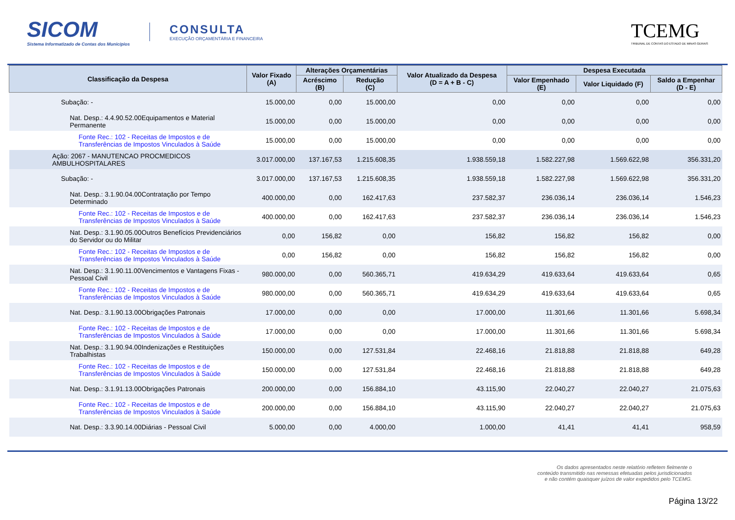SICOM
Sistema Informatizado de Contas dos Municípios
CONSULTA
EXECUÇÃO ORÇAMENTÁRIA E FINANCEIRA
TCEMG
TRIBUNAL DE CONTAS DO ESTADO DE MINAS GERAIS
| Classificação da Despesa | Valor Fixado (A) | Alterações Orçamentárias | | Valor Atualizado da Despesa (D = A + B - C) | Despesa Executada | | |
| --- | --- | --- | --- | --- | --- | --- | --- |
| | | Acréscimo (B) | Redução (C) | | Valor Empenhado (E) | Valor Liquidado (F) | Saldo a Empenhar (D - E) |
| Subação: - | 15.000,00 | 0,00 | 15.000,00 | 0,00 | 0,00 | 0,00 | 0,00 |
| Nat. Desp.: 4.4.90.52.00Equipamentos e Material Permanente | 15.000,00 | 0,00 | 15.000,00 | 0,00 | 0,00 | 0,00 | 0,00 |
| Fonte Rec.: 102 - Receitas de Impostos e de Transferências de Impostos Vinculados à Saúde | 15.000,00 | 0,00 | 15.000,00 | 0,00 | 0,00 | 0,00 | 0,00 |
| Ação: 2067 - MANUTENCAO PROCMEDICOS AMBULHOSPITALARES | 3.017.000,00 | 137.167,53 | 1.215.608,35 | 1.938.559,18 | 1.582.227,98 | 1.569.622,98 | 356.331,20 |
| Subação: - | 3.017.000,00 | 137.167,53 | 1.215.608,35 | 1.938.559,18 | 1.582.227,98 | 1.569.622,98 | 356.331,20 |
| Nat. Desp.: 3.1.90.04.00Contratação por Tempo Determinado | 400.000,00 | 0,00 | 162.417,63 | 237.582,37 | 236.036,14 | 236.036,14 | 1.546,23 |
| Fonte Rec.: 102 - Receitas de Impostos e de Transferências de Impostos Vinculados à Saúde | 400.000,00 | 0,00 | 162.417,63 | 237.582,37 | 236.036,14 | 236.036,14 | 1.546,23 |
| Nat. Desp.: 3.1.90.05.00Outros Benefícios Previdenciários do Servidor ou do Militar | 0,00 | 156,82 | 0,00 | 156,82 | 156,82 | 156,82 | 0,00 |
| Fonte Rec.: 102 - Receitas de Impostos e de Transferências de Impostos Vinculados à Saúde | 0,00 | 156,82 | 0,00 | 156,82 | 156,82 | 156,82 | 0,00 |
| Nat. Desp.: 3.1.90.11.00Vencimentos e Vantagens Fixas - Pessoal Civil | 980.000,00 | 0,00 | 560.365,71 | 419.634,29 | 419.633,64 | 419.633,64 | 0,65 |
| Fonte Rec.: 102 - Receitas de Impostos e de Transferências de Impostos Vinculados à Saúde | 980.000,00 | 0,00 | 560.365,71 | 419.634,29 | 419.633,64 | 419.633,64 | 0,65 |
| Nat. Desp.: 3.1.90.13.00Obrigações Patronais | 17.000,00 | 0,00 | 0,00 | 17.000,00 | 11.301,66 | 11.301,66 | 5.698,34 |
| Fonte Rec.: 102 - Receitas de Impostos e de Transferências de Impostos Vinculados à Saúde | 17.000,00 | 0,00 | 0,00 | 17.000,00 | 11.301,66 | 11.301,66 | 5.698,34 |
| Nat. Desp.: 3.1.90.94.00Indenizações e Restituições Trabalhistas | 150.000,00 | 0,00 | 127.531,84 | 22.468,16 | 21.818,88 | 21.818,88 | 649,28 |
| Fonte Rec.: 102 - Receitas de Impostos e de Transferências de Impostos Vinculados à Saúde | 150.000,00 | 0,00 | 127.531,84 | 22.468,16 | 21.818,88 | 21.818,88 | 649,28 |
| Nat. Desp.: 3.1.91.13.00Obrigações Patronais | 200.000,00 | 0,00 | 156.884,10 | 43.115,90 | 22.040,27 | 22.040,27 | 21.075,63 |
| Fonte Rec.: 102 - Receitas de Impostos e de Transferências de Impostos Vinculados à Saúde | 200.000,00 | 0,00 | 156.884,10 | 43.115,90 | 22.040,27 | 22.040,27 | 21.075,63 |
| Nat. Desp.: 3.3.90.14.00Diárias - Pessoal Civil | 5.000,00 | 0,00 | 4.000,00 | 1.000,00 | 41,41 | 41,41 | 958,59 |
Os dados apresentados neste relatório refletem fielmente o conteúdo transmitido nas remessas efetuadas pelos jurisdicionados e não contém quaisquer juízos de valor expedidos pelo TCEMG.
Página 13/22